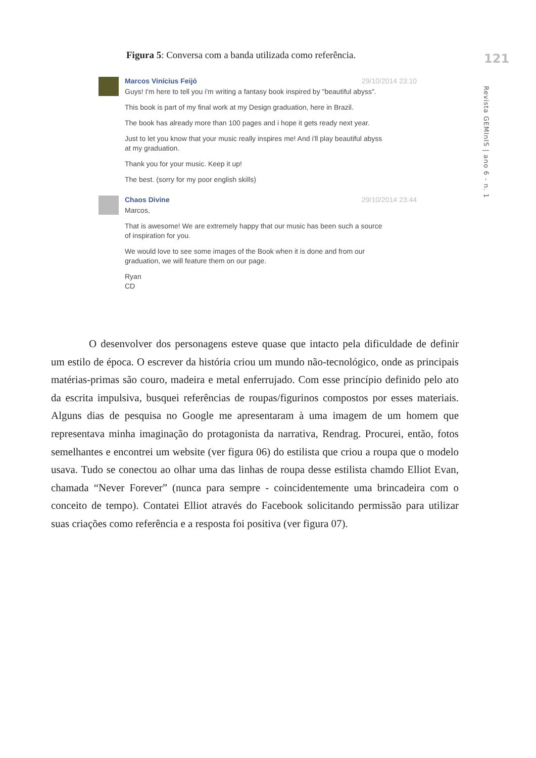Figura 5: Conversa com a banda utilizada como referência.
121
Revista GEMInIS | ano 6 - n. 1
Marcos Vinícius Feijó 29/10/2014 23:10
Guys! I'm here to tell you i'm writing a fantasy book inspired by "beautiful abyss".
This book is part of my final work at my Design graduation, here in Brazil.
The book has already more than 100 pages and i hope it gets ready next year.
Just to let you know that your music really inspires me! And i'll play beautiful abyss at my graduation.
Thank you for your music. Keep it up!
The best. (sorry for my poor english skills)
Chaos Divine 29/10/2014 23:44
Marcos,
That is awesome! We are extremely happy that our music has been such a source of inspiration for you.
We would love to see some images of the Book when it is done and from our graduation, we will feature them on our page.
Ryan
CD
O desenvolver dos personagens esteve quase que intacto pela dificuldade de definir um estilo de época. O escrever da história criou um mundo não-tecnológico, onde as principais matérias-primas são couro, madeira e metal enferrujado. Com esse princípio definido pelo ato da escrita impulsiva, busquei referências de roupas/figurinos compostos por esses materiais. Alguns dias de pesquisa no Google me apresentaram à uma imagem de um homem que representava minha imaginação do protagonista da narrativa, Rendrag. Procurei, então, fotos semelhantes e encontrei um website (ver figura 06) do estilista que criou a roupa que o modelo usava. Tudo se conectou ao olhar uma das linhas de roupa desse estilista chamdo Elliot Evan, chamada “Never Forever” (nunca para sempre - coincidentemente uma brincadeira com o conceito de tempo). Contatei Elliot através do Facebook solicitando permissão para utilizar suas criações como referência e a resposta foi positiva (ver figura 07).